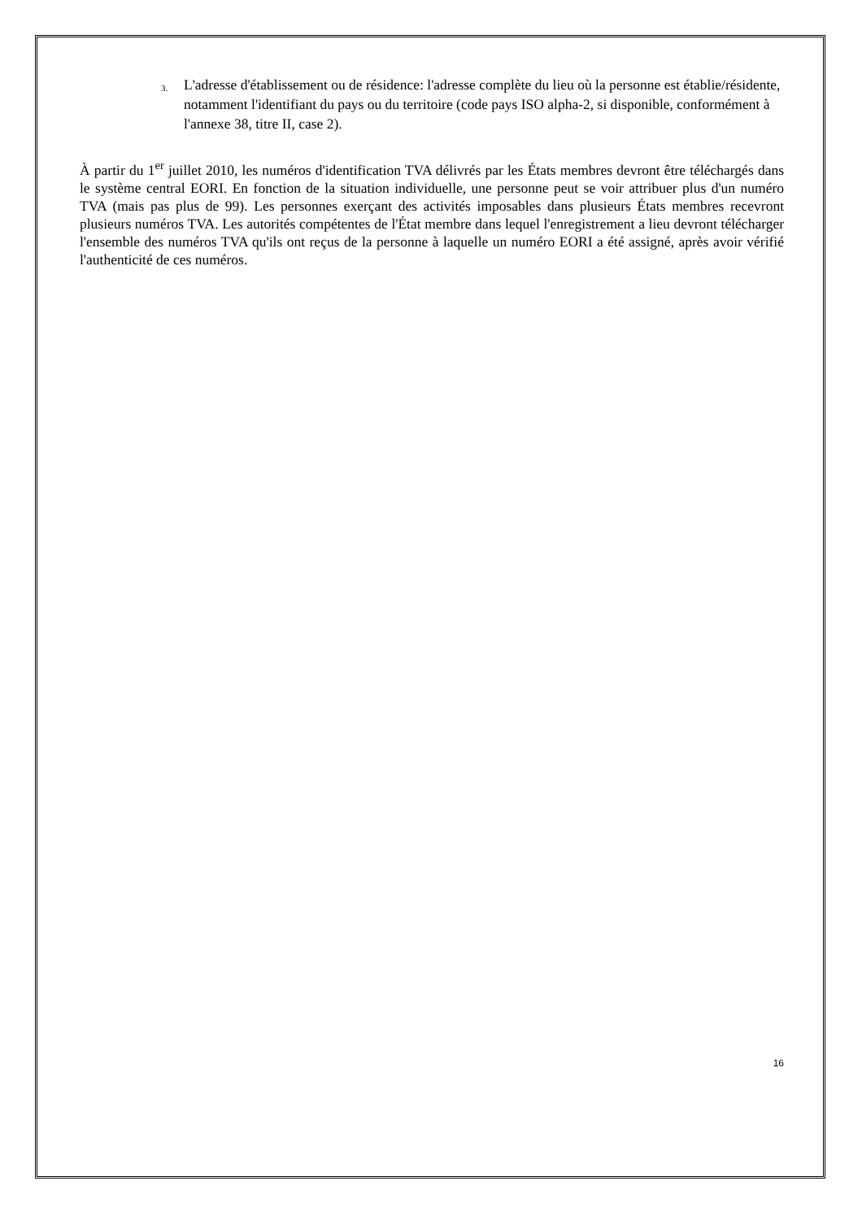3. L'adresse d'établissement ou de résidence: l'adresse complète du lieu où la personne est établie/résidente, notamment l'identifiant du pays ou du territoire (code pays ISO alpha-2, si disponible, conformément à l'annexe 38, titre II, case 2).
À partir du 1<sup>er</sup> juillet 2010, les numéros d'identification TVA délivrés par les États membres devront être téléchargés dans le système central EORI. En fonction de la situation individuelle, une personne peut se voir attribuer plus d'un numéro TVA (mais pas plus de 99). Les personnes exerçant des activités imposables dans plusieurs États membres recevront plusieurs numéros TVA. Les autorités compétentes de l'État membre dans lequel l'enregistrement a lieu devront télécharger l'ensemble des numéros TVA qu'ils ont reçus de la personne à laquelle un numéro EORI a été assigné, après avoir vérifié l'authenticité de ces numéros.
16